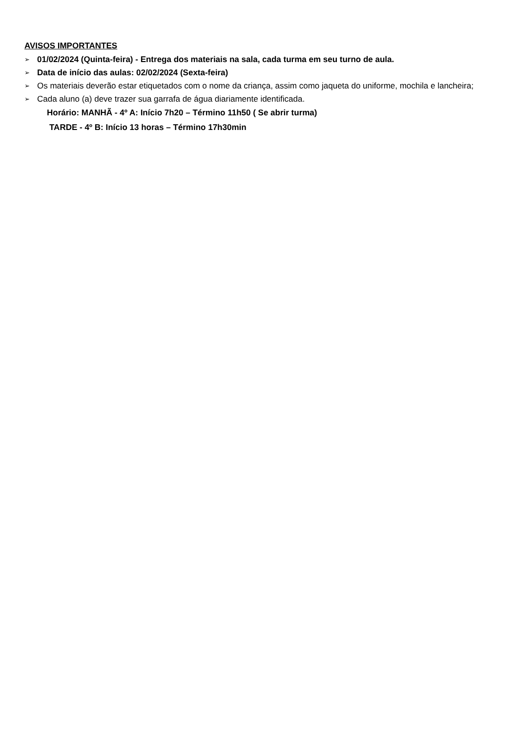AVISOS IMPORTANTES
➢ 01/02/2024 (Quinta-feira) - Entrega dos materiais na sala, cada turma em seu turno de aula.
➢ Data de início das aulas: 02/02/2024 (Sexta-feira)
➢ Os materiais deverão estar etiquetados com o nome da criança, assim como jaqueta do uniforme, mochila e lancheira;
➢ Cada aluno (a) deve trazer sua garrafa de água diariamente identificada.
Horário: MANHÃ - 4º A: Início 7h20 – Término 11h50 ( Se abrir turma)
TARDE - 4º B: Início 13 horas – Término 17h30min